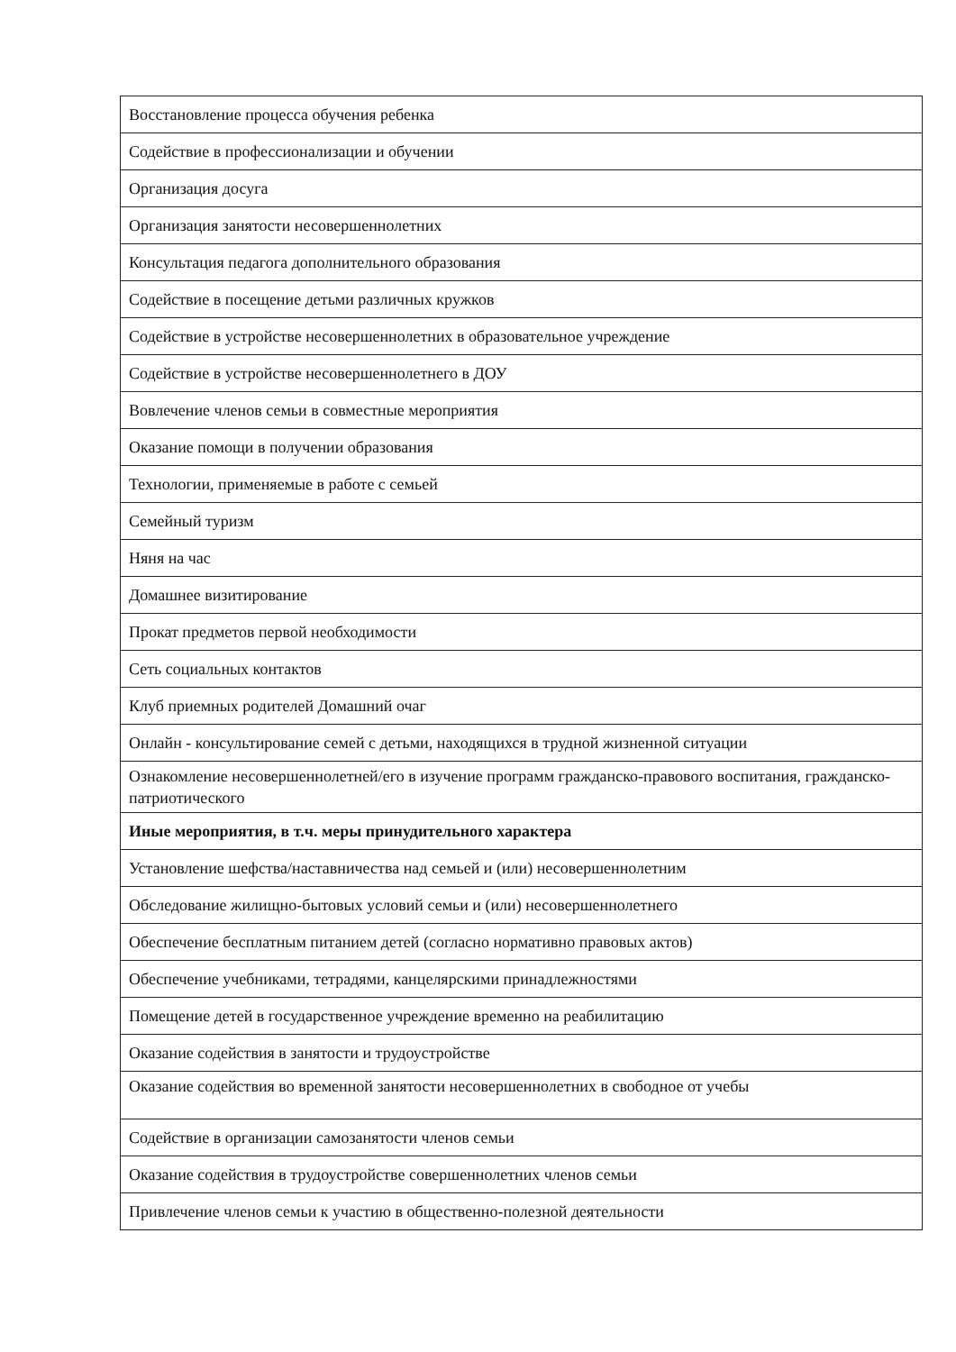| Восстановление процесса обучения ребенка |
| Содействие в профессионализации и обучении |
| Организация досуга |
| Организация занятости несовершеннолетних |
| Консультация педагога дополнительного образования |
| Содействие в посещение детьми различных кружков |
| Содействие в устройстве несовершеннолетних в образовательное учреждение |
| Содействие в устройстве несовершеннолетнего в ДОУ |
| Вовлечение членов семьи в совместные мероприятия |
| Оказание помощи в получении образования |
| Технологии, применяемые в работе с семьей |
| Семейный туризм |
| Няня на час |
| Домашнее визитирование |
| Прокат предметов первой необходимости |
| Сеть социальных контактов |
| Клуб приемных родителей Домашний очаг |
| Онлайн - консультирование семей с детьми, находящихся в трудной жизненной ситуации |
| Ознакомление несовершеннолетней/его в изучение программ гражданско-правового воспитания, гражданско-патриотического |
| Иные мероприятия, в т.ч. меры принудительного характера |
| Установление шефства/наставничества над семьей и (или) несовершеннолетним |
| Обследование жилищно-бытовых условий семьи и (или) несовершеннолетнего |
| Обеспечение бесплатным питанием детей (согласно нормативно правовых актов) |
| Обеспечение учебниками, тетрадями, канцелярскими принадлежностями |
| Помещение детей в государственное учреждение временно на реабилитацию |
| Оказание содействия в занятости и трудоустройстве |
| Оказание содействия во временной занятости несовершеннолетних в свободное от учебы |
| Содействие в организации самозанятости членов семьи |
| Оказание содействия в трудоустройстве совершеннолетних членов семьи |
| Привлечение членов семьи к участию в общественно-полезной деятельности |